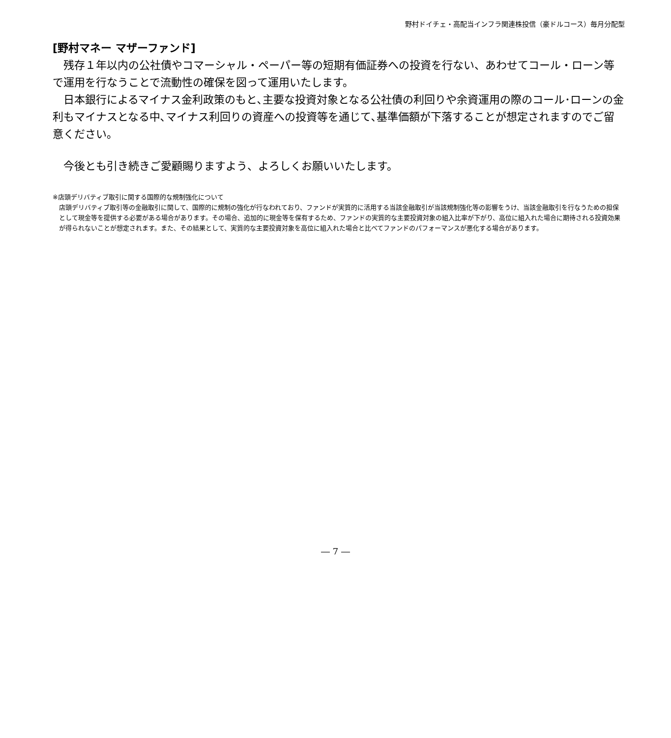野村ドイチェ・高配当インフラ関連株投信（豪ドルコース）毎月分配型
[野村マネー マザーファンド]
残存１年以内の公社債やコマーシャル・ペーパー等の短期有価証券への投資を行ない、あわせてコール・ローン等で運用を行なうことで流動性の確保を図って運用いたします。
日本銀行によるマイナス金利政策のもと､主要な投資対象となる公社債の利回りや余資運用の際のコール･ローンの金利もマイナスとなる中､マイナス利回りの資産への投資等を通じて､基準価額が下落することが想定されますのでご留意ください。
今後とも引き続きご愛顧賜りますよう、よろしくお願いいたします。
※店頭デリバティブ取引に関する国際的な規制強化について
店頭デリバティブ取引等の金融取引に関して、国際的に規制の強化が行なわれており、ファンドが実質的に活用する当該金融取引が当該規制強化等の影響をうけ、当該金融取引を行なうための担保として現金等を提供する必要がある場合があります。その場合、追加的に現金等を保有するため、ファンドの実質的な主要投資対象の組入比率が下がり、高位に組入れた場合に期待される投資効果が得られないことが想定されます。また、その結果として、実質的な主要投資対象を高位に組入れた場合と比べてファンドのパフォーマンスが悪化する場合があります。
― 7 ―